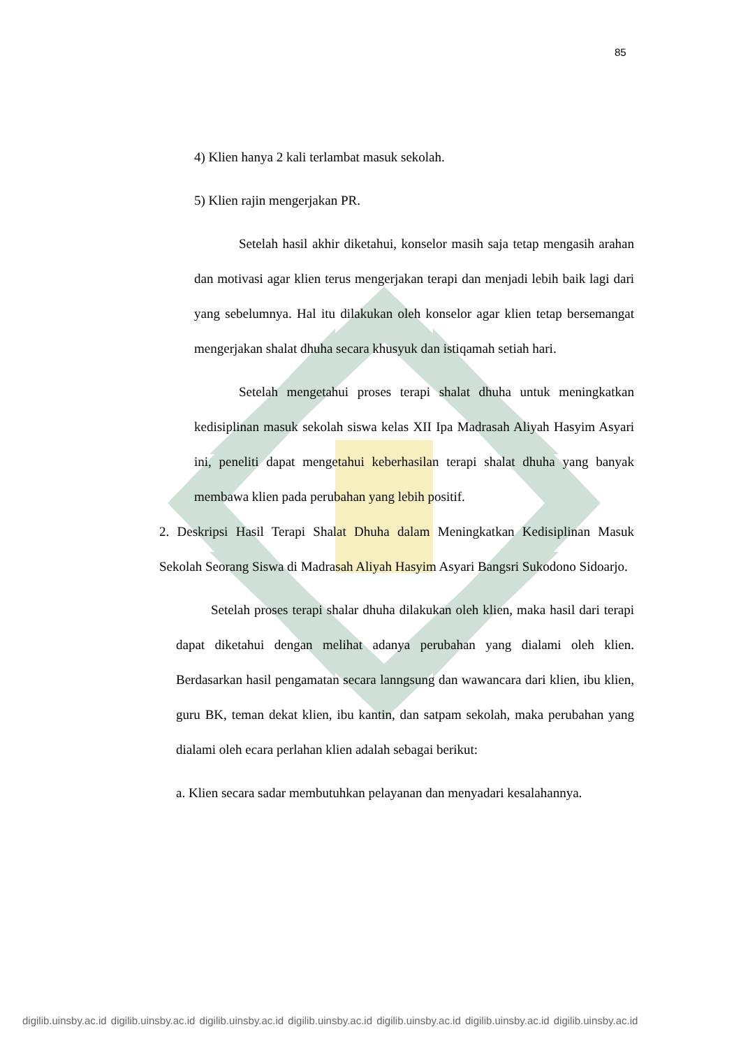85
4) Klien hanya 2 kali terlambat masuk sekolah.
5) Klien rajin mengerjakan PR.
Setelah hasil akhir diketahui, konselor masih saja tetap mengasih arahan dan motivasi agar klien terus mengerjakan terapi dan menjadi lebih baik lagi dari yang sebelumnya. Hal itu dilakukan oleh konselor agar klien tetap bersemangat mengerjakan shalat dhuha secara khusyuk dan istiqamah setiah hari.
Setelah mengetahui proses terapi shalat dhuha untuk meningkatkan kedisiplinan masuk sekolah siswa kelas XII Ipa Madrasah Aliyah Hasyim Asyari ini, peneliti dapat mengetahui keberhasilan terapi shalat dhuha yang banyak membawa klien pada perubahan yang lebih positif.
2. Deskripsi Hasil Terapi Shalat Dhuha dalam Meningkatkan Kedisiplinan Masuk Sekolah Seorang Siswa di Madrasah Aliyah Hasyim Asyari Bangsri Sukodono Sidoarjo.
Setelah proses terapi shalar dhuha dilakukan oleh klien, maka hasil dari terapi dapat diketahui dengan melihat adanya perubahan yang dialami oleh klien. Berdasarkan hasil pengamatan secara lanngsung dan wawancara dari klien, ibu klien, guru BK, teman dekat klien, ibu kantin, dan satpam sekolah, maka perubahan yang dialami oleh ecara perlahan klien adalah sebagai berikut:
a. Klien secara sadar membutuhkan pelayanan dan menyadari kesalahannya.
digilib.uinsby.ac.id digilib.uinsby.ac.id digilib.uinsby.ac.id digilib.uinsby.ac.id digilib.uinsby.ac.id digilib.uinsby.ac.id digilib.uinsby.ac.id